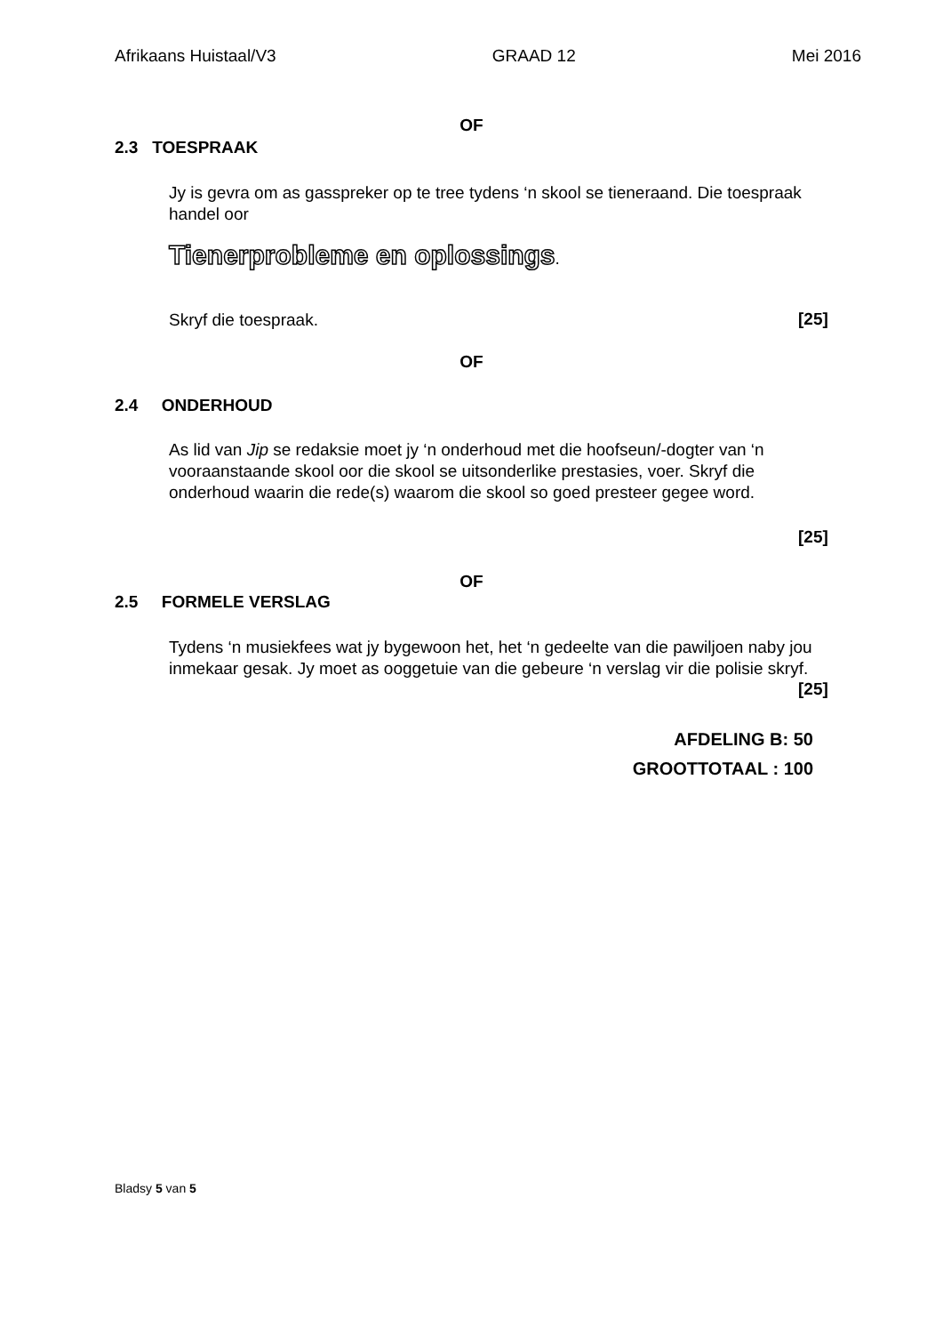Afrikaans Huistaal/V3 GRAAD 12 Mei 2016
OF
2.3 TOESPRAAK
Jy is gevra om as gasspreker op te tree tydens ‘n skool se tieneraand. Die toespraak handel oor
Tienerprobleme en oplossings.
Skryf die toespraak. [25]
OF
2.4 ONDERHOUD
As lid van Jip se redaksie moet jy ‘n onderhoud met die hoofseun/-dogter van ‘n vooraanstaande skool oor die skool se uitsonderlike prestasies, voer. Skryf die onderhoud waarin die rede(s) waarom die skool so goed presteer gegee word.
[25]
OF
2.5 FORMELE VERSLAG
Tydens ‘n musiekfees wat jy bygewoon het, het ‘n gedeelte van die pawiljoen naby jou inmekaar gesak. Jy moet as ooggetuie van die gebeure ‘n verslag vir die polisie skryf.
[25]
AFDELING B: 50
GROOTTOTAAL : 100
Bladsy 5 van 5